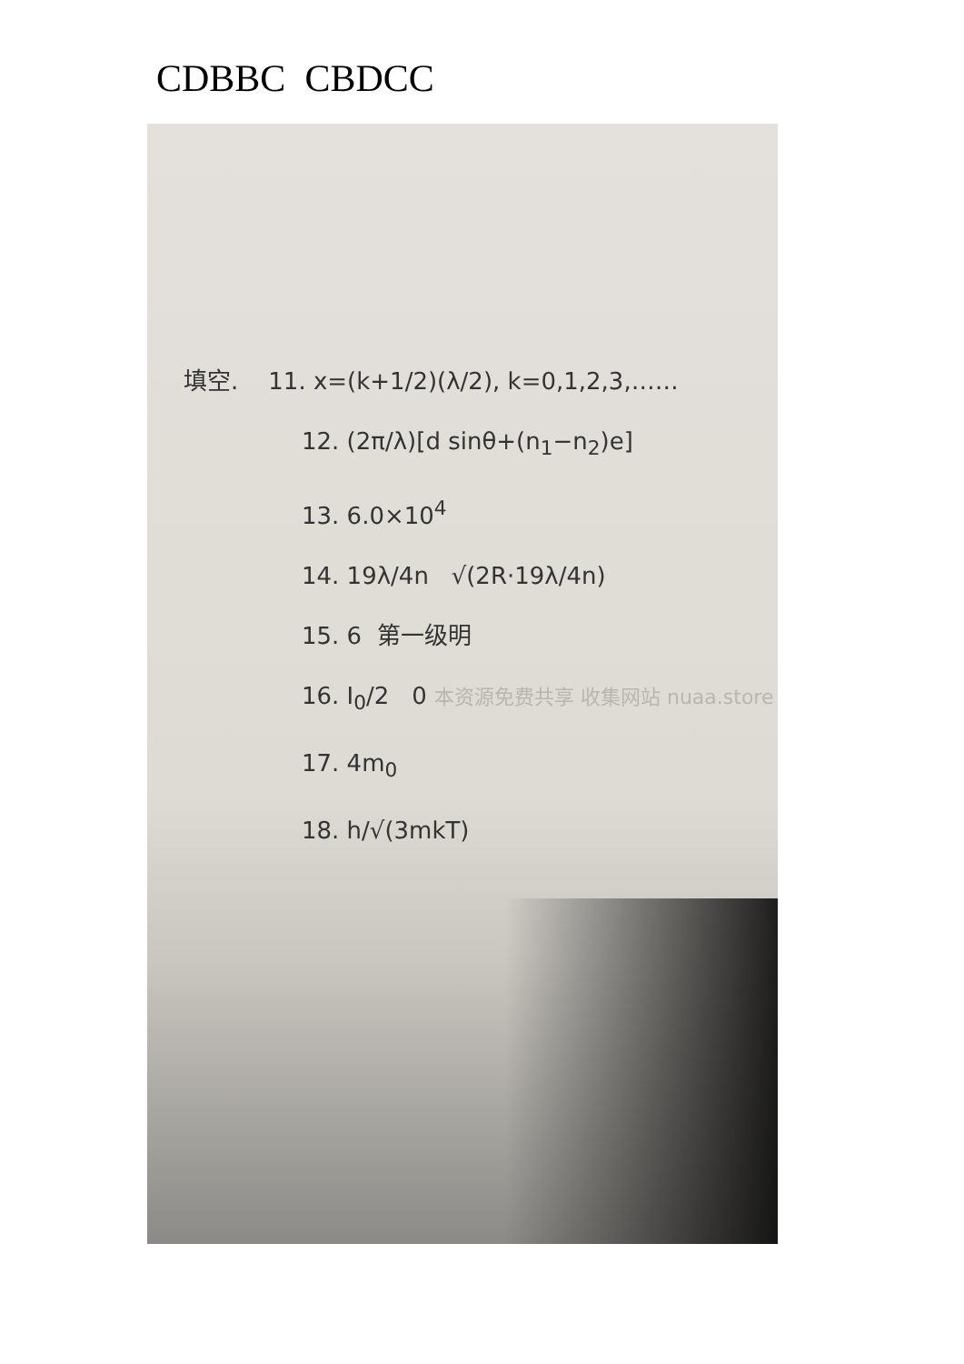CDBBC CBDCC
填空. 11. x=(k+1/2)(λ/2), k=0,1,2,3,……
12. (2π/λ)[d sinθ+(n<sub>1</sub>−n<sub>2</sub>)e]
13. 6.0×10<sup>4</sup>
14. 19λ/4n √(2R·19λ/4n)
15. 6 第一级明
16. I<sub>0</sub>/2 0 本资源免费共享 收集网站 nuaa.store
17. 4m<sub>0</sub>
18. h/√(3mkT)